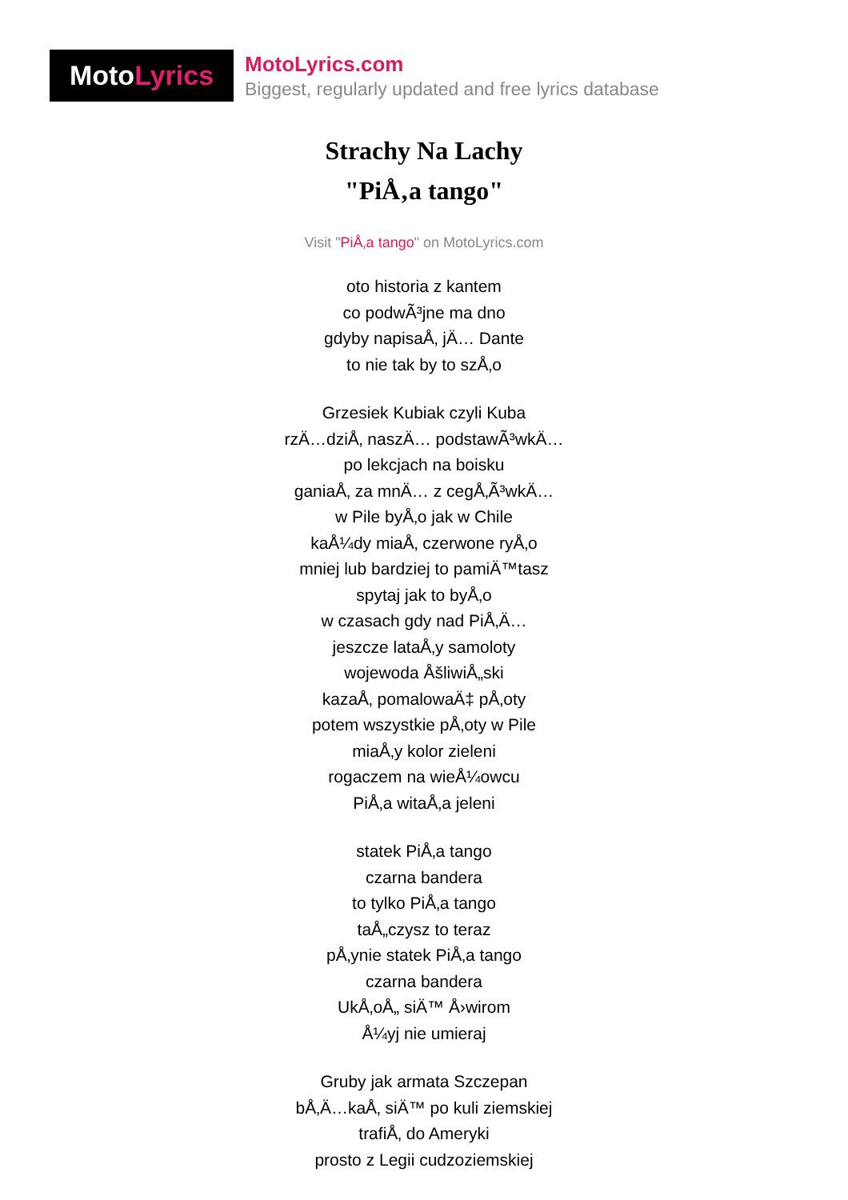MotoLyrics
MotoLyrics.com
Biggest, regularly updated and free lyrics database
Strachy Na Lachy
"PiÅ‚a tango"
Visit "PiÅ‚a tango" on MotoLyrics.com
oto historia z kantem
co podwÃ³jne ma dno
gdyby napisaÅ‚ jÄ… Dante
to nie tak by to szÅ‚o
Grzesiek Kubiak czyli Kuba
rzÄ…dziÅ‚ naszÄ… podstawÃ³wkÄ…
po lekcjach na boisku
ganiaÅ‚ za mnÄ… z cegÅ‚Ã³wkÄ…
w Pile byÅ‚o jak w Chile
kaÅ¼dy miaÅ‚ czerwone ryÅ‚o
mniej lub bardziej to pamiÄ™tasz
spytaj jak to byÅ‚o
w czasach gdy nad PiÅ‚Ä…
jeszcze lataÅ‚y samoloty
wojewoda ÅšliwiÅ„ski
kazaÅ‚ pomalowaÄ‡ pÅ‚oty
potem wszystkie pÅ‚oty w Pile
miaÅ‚y kolor zieleni
rogaczem na wieÅ¼owcu
PiÅ‚a witaÅ‚a jeleni
statek PiÅ‚a tango
czarna bandera
to tylko PiÅ‚a tango
taÅ„czysz to teraz
pÅ‚ynie statek PiÅ‚a tango
czarna bandera
UkÅ‚oÅ„ siÄ™ Å›wirom
Å¼yj nie umieraj
Gruby jak armata Szczepan
bÅ‚Ä…kaÅ‚ siÄ™ po kuli ziemskiej
trafiÅ‚ do Ameryki
prosto z Legii cudzoziemskiej